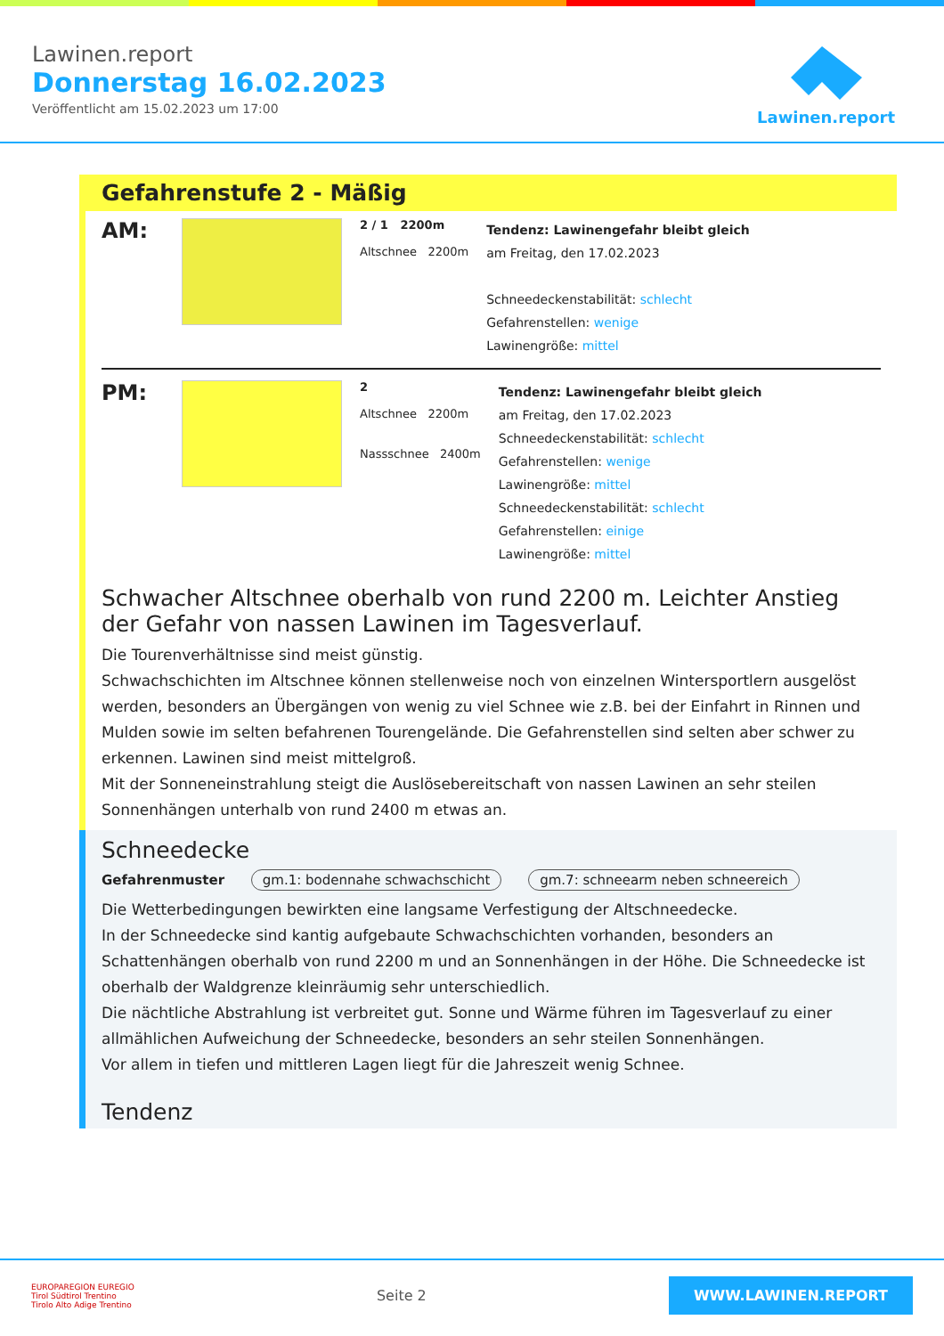Lawinen.report
Donnerstag 16.02.2023
Veröffentlicht am 15.02.2023 um 17:00
Lawinen.report
Gefahrenstufe 2 - Mäßig
AM:
2 / 1 2200m
Altschnee 2200m
Tendenz: Lawinengefahr bleibt gleich
am Freitag, den 17.02.2023
Schneedeckenstabilität: schlecht
Gefahrenstellen: wenige
Lawinengröße: mittel
PM:
2
Altschnee 2200m
Nassschnee 2400m
Tendenz: Lawinengefahr bleibt gleich
am Freitag, den 17.02.2023
Schneedeckenstabilität: schlecht
Gefahrenstellen: wenige
Lawinengröße: mittel
Schneedeckenstabilität: schlecht
Gefahrenstellen: einige
Lawinengröße: mittel
Schwacher Altschnee oberhalb von rund 2200 m. Leichter Anstieg der Gefahr von nassen Lawinen im Tagesverlauf.
Die Tourenverhältnisse sind meist günstig.
Schwachschichten im Altschnee können stellenweise noch von einzelnen Wintersportlern ausgelöst werden, besonders an Übergängen von wenig zu viel Schnee wie z.B. bei der Einfahrt in Rinnen und Mulden sowie im selten befahrenen Tourengelände. Die Gefahrenstellen sind selten aber schwer zu erkennen. Lawinen sind meist mittelgroß.
Mit der Sonneneinstrahlung steigt die Auslösebereitschaft von nassen Lawinen an sehr steilen Sonnenhängen unterhalb von rund 2400 m etwas an.
Schneedecke
Gefahrenmuster gm.1: bodennahe schwachschicht gm.7: schneearm neben schneereich
Die Wetterbedingungen bewirkten eine langsame Verfestigung der Altschneedecke.
In der Schneedecke sind kantig aufgebaute Schwachschichten vorhanden, besonders an Schattenhängen oberhalb von rund 2200 m und an Sonnenhängen in der Höhe. Die Schneedecke ist oberhalb der Waldgrenze kleinräumig sehr unterschiedlich.
Die nächtliche Abstrahlung ist verbreitet gut. Sonne und Wärme führen im Tagesverlauf zu einer allmählichen Aufweichung der Schneedecke, besonders an sehr steilen Sonnenhängen.
Vor allem in tiefen und mittleren Lagen liegt für die Jahreszeit wenig Schnee.
Tendenz
EUROPAREGION EUREGIO
Tirol Südtirol Trentino
Tirolo Alto Adige Trentino
Seite 2
WWW.LAWINEN.REPORT